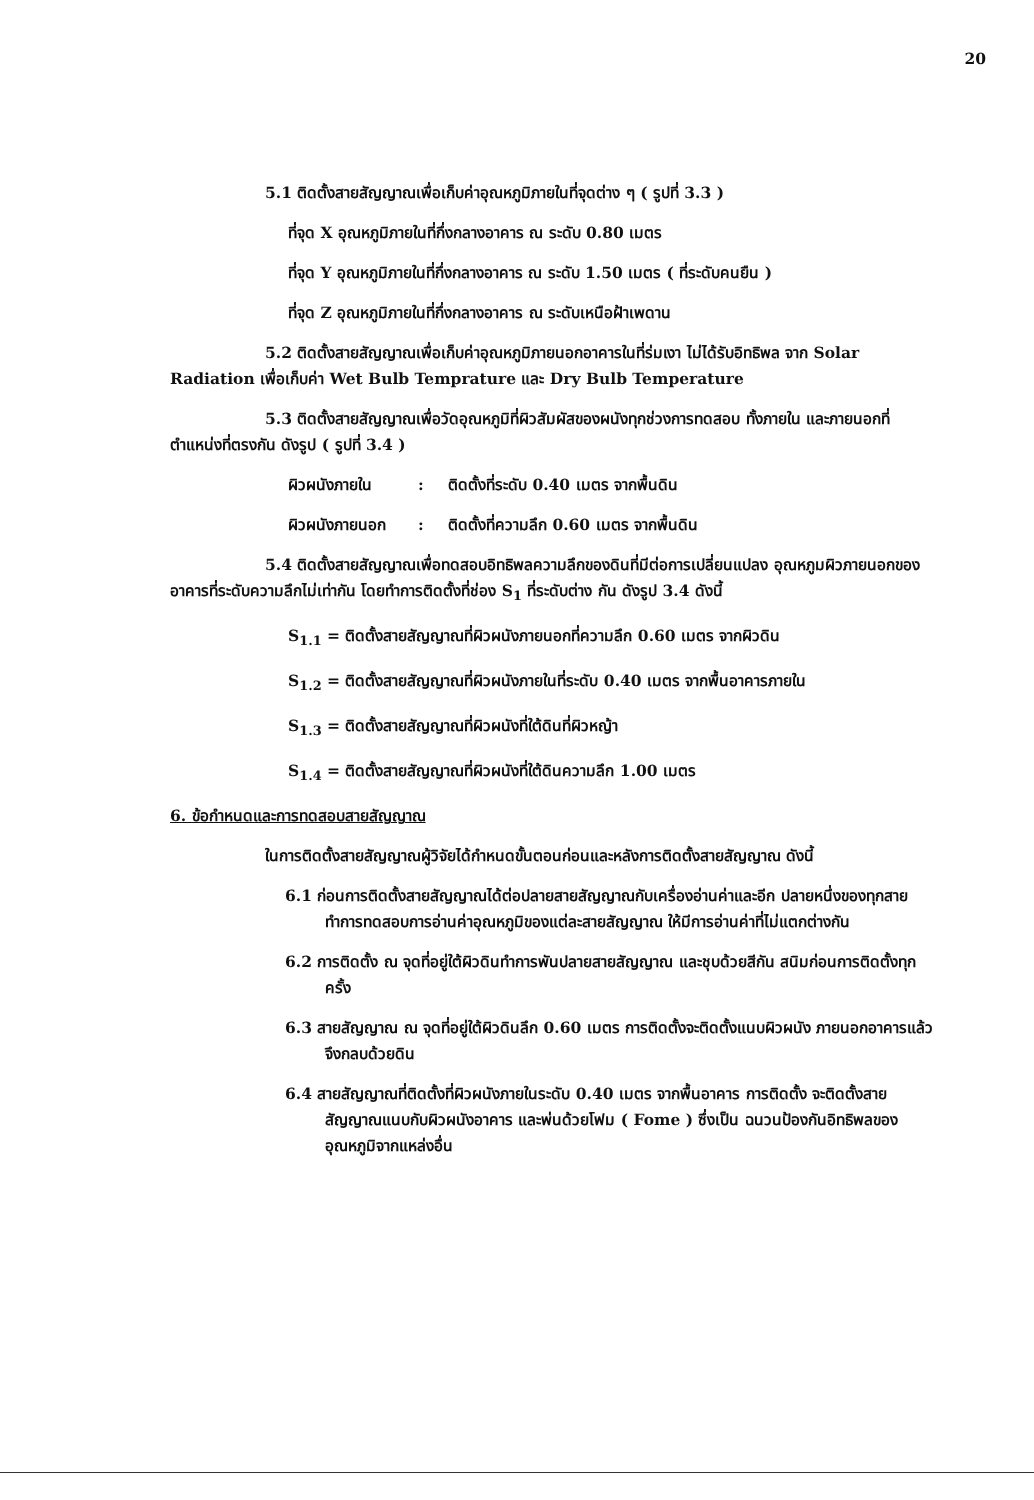20
5.1 ติดตั้งสายสัญญาณเพื่อเก็บค่าอุณหภูมิภายในที่จุดต่าง ๆ ( รูปที่ 3.3 )
ที่จุด X อุณหภูมิภายในที่กึ่งกลางอาคาร ณ ระดับ 0.80 เมตร
ที่จุด Y อุณหภูมิภายในที่กึ่งกลางอาคาร ณ ระดับ 1.50 เมตร ( ที่ระดับคนยืน )
ที่จุด Z อุณหภูมิภายในที่กึ่งกลางอาคาร ณ ระดับเหนือฝ้าเพดาน
5.2 ติดตั้งสายสัญญาณเพื่อเก็บค่าอุณหภูมิภายนอกอาคารในที่ร่มเงา ไม่ได้รับอิทธิพล จาก Solar Radiation เพื่อเก็บค่า Wet Bulb Temprature และ Dry Bulb Temperature
5.3 ติดตั้งสายสัญญาณเพื่อวัดอุณหภูมิที่ผิวสัมผัสของผนังทุกช่วงการทดสอบ ทั้งภายใน และภายนอกที่ตำแหน่งที่ตรงกัน ดังรูป ( รูปที่ 3.4 )
ผิวผนังภายใน: ติดตั้งที่ระดับ 0.40 เมตร จากพื้นดิน
ผิวผนังภายนอก: ติดตั้งที่ความลึก 0.60 เมตร จากพื้นดิน
5.4 ติดตั้งสายสัญญาณเพื่อทดสอบอิทธิพลความลึกของดินที่มีต่อการเปลี่ยนแปลง อุณหภูมผิวภายนอกของอาคารที่ระดับความลึกไม่เท่ากัน โดยทำการติดตั้งที่ช่อง S<sub>1</sub> ที่ระดับต่าง กัน ดังรูป 3.4 ดังนี้
S<sub>1.1</sub> = ติดตั้งสายสัญญาณที่ผิวผนังภายนอกที่ความลึก 0.60 เมตร จากผิวดิน
S<sub>1.2</sub> = ติดตั้งสายสัญญาณที่ผิวผนังภายในที่ระดับ 0.40 เมตร จากพื้นอาคารภายใน
S<sub>1.3</sub> = ติดตั้งสายสัญญาณที่ผิวผนังที่ใต้ดินที่ผิวหญ้า
S<sub>1.4</sub> = ติดตั้งสายสัญญาณที่ผิวผนังที่ใต้ดินความลึก 1.00 เมตร
6. ข้อกำหนดและการทดสอบสายสัญญาณ
ในการติดตั้งสายสัญญาณผู้วิจัยได้กำหนดขั้นตอนก่อนและหลังการติดตั้งสายสัญญาณ ดังนี้
6.1 ก่อนการติดตั้งสายสัญญาณได้ต่อปลายสายสัญญาณกับเครื่องอ่านค่าและอีก ปลายหนึ่งของทุกสายทำการทดสอบการอ่านค่าอุณหภูมิของแต่ละสายสัญญาณ ให้มีการอ่านค่าที่ไม่แตกต่างกัน
6.2 การติดตั้ง ณ จุดที่อยู่ใต้ผิวดินทำการพันปลายสายสัญญาณ และชุบด้วยสีกัน สนิมก่อนการติดตั้งทุกครั้ง
6.3 สายสัญญาณ ณ จุดที่อยู่ใต้ผิวดินลึก 0.60 เมตร การติดตั้งจะติดตั้งแนบผิวผนัง ภายนอกอาคารแล้วจึงกลบด้วยดิน
6.4 สายสัญญาณที่ติดตั้งที่ผิวผนังภายในระดับ 0.40 เมตร จากพื้นอาคาร การติดตั้ง จะติดตั้งสายสัญญาณแนบกับผิวผนังอาคาร และพ่นด้วยโฟม ( Fome ) ซึ่งเป็น ฉนวนป้องกันอิทธิพลของอุณหภูมิจากแหล่งอื่น